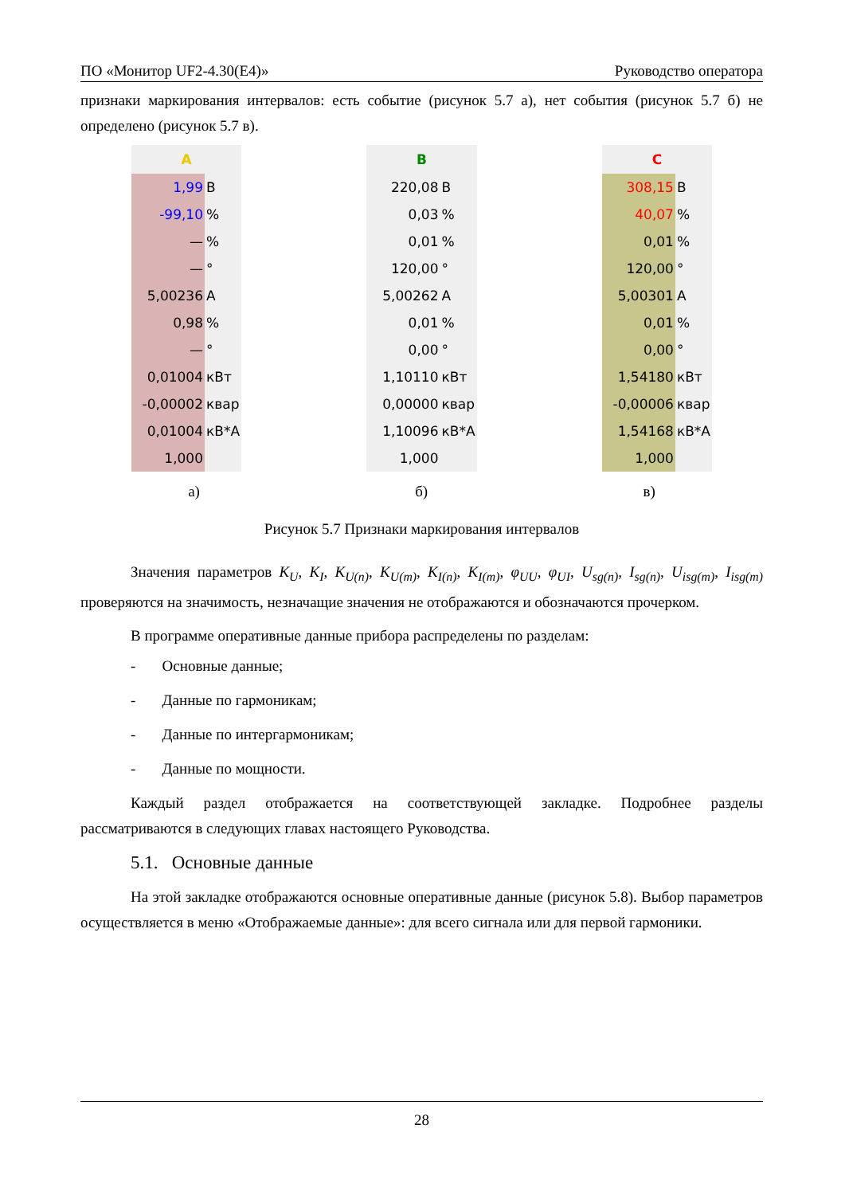ПО «Монитор UF2-4.30(E4)» Руководство оператора
признаки маркирования интервалов: есть событие (рисунок 5.7 а), нет события (рисунок 5.7 б) не определено (рисунок 5.7 в).
| A | |
| --- | --- |
| 1,99 | В |
| -99,10 | % |
| — | % |
| — | ° |
| 5,00236 | А |
| 0,98 | % |
| — | ° |
| 0,01004 | кВт |
| -0,00002 | квар |
| 0,01004 | кВ*А |
| 1,000 | |
| B | |
| --- | --- |
| 220,08 | В |
| 0,03 | % |
| 0,01 | % |
| 120,00 | ° |
| 5,00262 | А |
| 0,01 | % |
| 0,00 | ° |
| 1,10110 | кВт |
| 0,00000 | квар |
| 1,10096 | кВ*А |
| 1,000 | |
| C | |
| --- | --- |
| 308,15 | В |
| 40,07 | % |
| 0,01 | % |
| 120,00 | ° |
| 5,00301 | А |
| 0,01 | % |
| 0,00 | ° |
| 1,54180 | кВт |
| -0,00006 | квар |
| 1,54168 | кВ*А |
| 1,000 | |
а) б) в)
Рисунок 5.7 Признаки маркирования интервалов
Значения параметров K<sub>U</sub>, K<sub>I</sub>, K<sub>U(n)</sub>, K<sub>U(m)</sub>, K<sub>I(n)</sub>, K<sub>I(m)</sub>, φ<sub>UU</sub>, φ<sub>UI</sub>, U<sub>sg(n)</sub>, I<sub>sg(n)</sub>, U<sub>isg(m)</sub>, I<sub>isg(m)</sub> проверяются на значимость, незначащие значения не отображаются и обозначаются прочерком.
В программе оперативные данные прибора распределены по разделам:
- Основные данные;
- Данные по гармоникам;
- Данные по интергармоникам;
- Данные по мощности.
Каждый раздел отображается на соответствующей закладке. Подробнее разделы рассматриваются в следующих главах настоящего Руководства.
5.1. Основные данные
На этой закладке отображаются основные оперативные данные (рисунок 5.8). Выбор параметров осуществляется в меню «Отображаемые данные»: для всего сигнала или для первой гармоники.
28